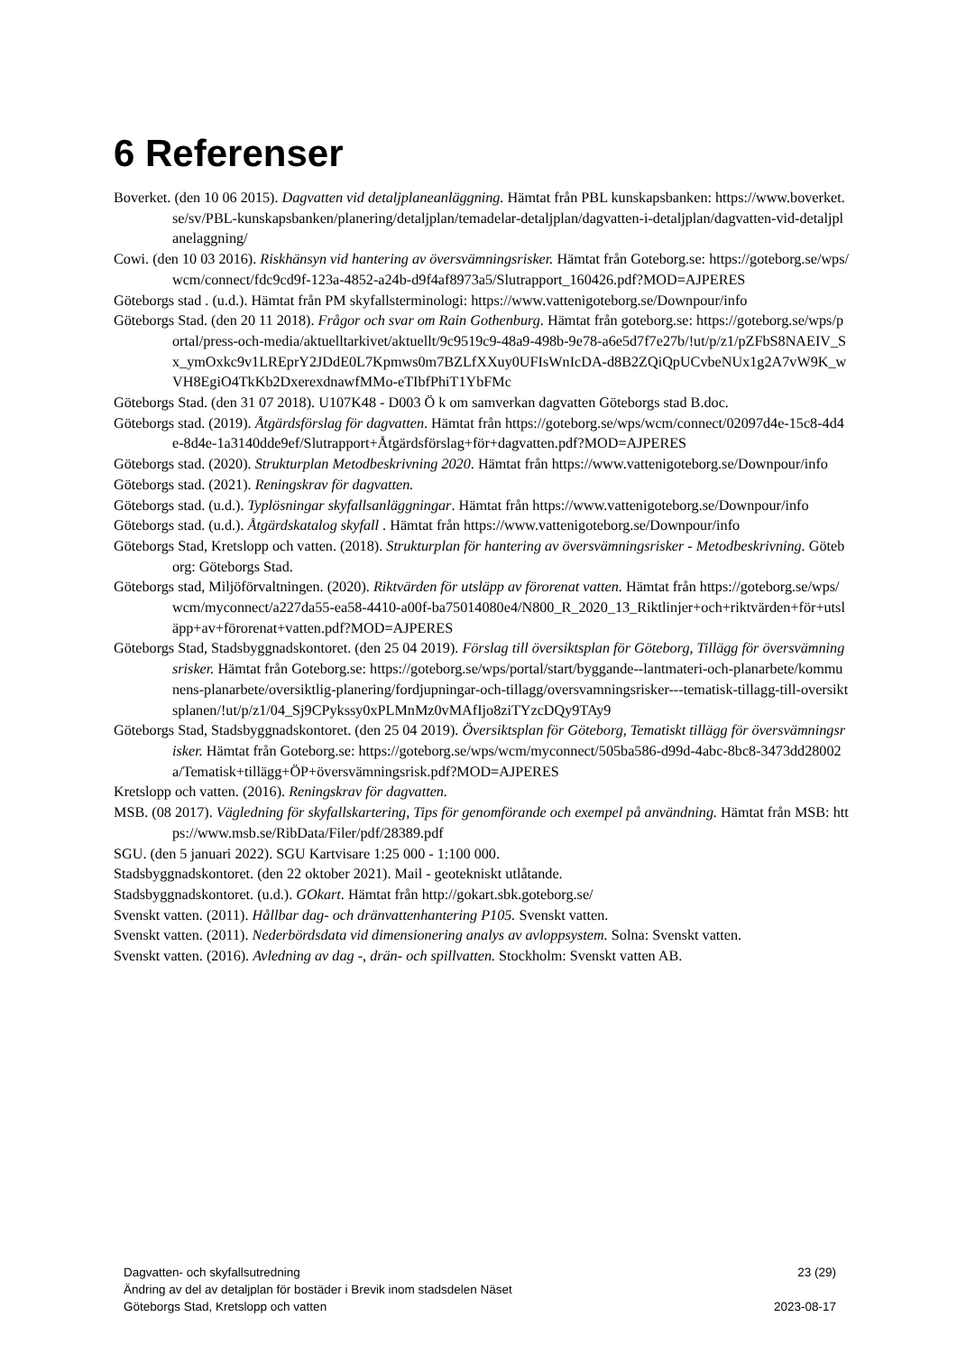6 Referenser
Boverket. (den 10 06 2015). Dagvatten vid detaljplaneanläggning. Hämtat från PBL kunskapsbanken: https://www.boverket.se/sv/PBL-kunskapsbanken/planering/detaljplan/temadelar-detaljplan/dagvatten-i-detaljplan/dagvatten-vid-detaljplanelaggning/
Cowi. (den 10 03 2016). Riskhänsyn vid hantering av översvämningsrisker. Hämtat från Goteborg.se: https://goteborg.se/wps/wcm/connect/fdc9cd9f-123a-4852-a24b-d9f4af8973a5/Slutrapport_160426.pdf?MOD=AJPERES
Göteborgs stad . (u.d.). Hämtat från PM skyfallsterminologi: https://www.vattenigoteborg.se/Downpour/info
Göteborgs Stad. (den 20 11 2018). Frågor och svar om Rain Gothenburg. Hämtat från goteborg.se: https://goteborg.se/wps/portal/press-och-media/aktuelltarkivet/aktuellt/9c9519c9-48a9-498b-9e78-a6e5d7f7e27b/!ut/p/z1/pZFbS8NAEIV_Sx_ymOxkc9v1LREprY2JDdE0L7Kpmws0m7BZLfXXuy0UFIsWnIcDA-d8B2ZQiQpUCvbeNUx1g2A7vW9K_wVH8EgiO4TkKb2DxerexdnawfMMo-eTIbfPhiT1YbFMc
Göteborgs Stad. (den 31 07 2018). U107K48 - D003 Ö k om samverkan dagvatten Göteborgs stad B.doc.
Göteborgs stad. (2019). Åtgärdsförslag för dagvatten. Hämtat från https://goteborg.se/wps/wcm/connect/02097d4e-15c8-4d4e-8d4e-1a3140dde9ef/Slutrapport+Åtgärdsförslag+för+dagvatten.pdf?MOD=AJPERES
Göteborgs stad. (2020). Strukturplan Metodbeskrivning 2020. Hämtat från https://www.vattenigoteborg.se/Downpour/info
Göteborgs stad. (2021). Reningskrav för dagvatten.
Göteborgs stad. (u.d.). Typlösningar skyfallsanläggningar. Hämtat från https://www.vattenigoteborg.se/Downpour/info
Göteborgs stad. (u.d.). Åtgärdskatalog skyfall . Hämtat från https://www.vattenigoteborg.se/Downpour/info
Göteborgs Stad, Kretslopp och vatten. (2018). Strukturplan för hantering av översvämningsrisker - Metodbeskrivning. Göteborg: Göteborgs Stad.
Göteborgs stad, Miljöförvaltningen. (2020). Riktvärden för utsläpp av förorenat vatten. Hämtat från https://goteborg.se/wps/wcm/myconnect/a227da55-ea58-4410-a00f-ba75014080e4/N800_R_2020_13_Riktlinjer+och+riktvärden+för+utsläpp+av+förorenat+vatten.pdf?MOD=AJPERES
Göteborgs Stad, Stadsbyggnadskontoret. (den 25 04 2019). Förslag till översiktsplan för Göteborg, Tillägg för översvämningsrisker. Hämtat från Goteborg.se: https://goteborg.se/wps/portal/start/byggande--lantmateri-och-planarbete/kommunens-planarbete/oversiktlig-planering/fordjupningar-och-tillagg/oversvamningsrisker---tematisk-tillagg-till-oversiktsplanen/!ut/p/z1/04_Sj9CPykssy0xPLMnMz0vMAfIjo8ziTYzcDQy9TAy9
Göteborgs Stad, Stadsbyggnadskontoret. (den 25 04 2019). Översiktsplan för Göteborg, Tematiskt tillägg för översvämningsrisker. Hämtat från Goteborg.se: https://goteborg.se/wps/wcm/myconnect/505ba586-d99d-4abc-8bc8-3473dd28002a/Tematisk+tillägg+ÖP+översvämningsrisk.pdf?MOD=AJPERES
Kretslopp och vatten. (2016). Reningskrav för dagvatten.
MSB. (08 2017). Vägledning för skyfallskartering, Tips för genomförande och exempel på användning. Hämtat från MSB: https://www.msb.se/RibData/Filer/pdf/28389.pdf
SGU. (den 5 januari 2022). SGU Kartvisare 1:25 000 - 1:100 000.
Stadsbyggnadskontoret. (den 22 oktober 2021). Mail - geotekniskt utlåtande.
Stadsbyggnadskontoret. (u.d.). GOkart. Hämtat från http://gokart.sbk.goteborg.se/
Svenskt vatten. (2011). Hållbar dag- och dränvattenhantering P105. Svenskt vatten.
Svenskt vatten. (2011). Nederbördsdata vid dimensionering analys av avloppsystem. Solna: Svenskt vatten.
Svenskt vatten. (2016). Avledning av dag -, drän- och spillvatten. Stockholm: Svenskt vatten AB.
Dagvatten- och skyfallsutredning 23 (29)
Ändring av del av detaljplan för bostäder i Brevik inom stadsdelen Näset
Göteborgs Stad, Kretslopp och vatten 2023-08-17